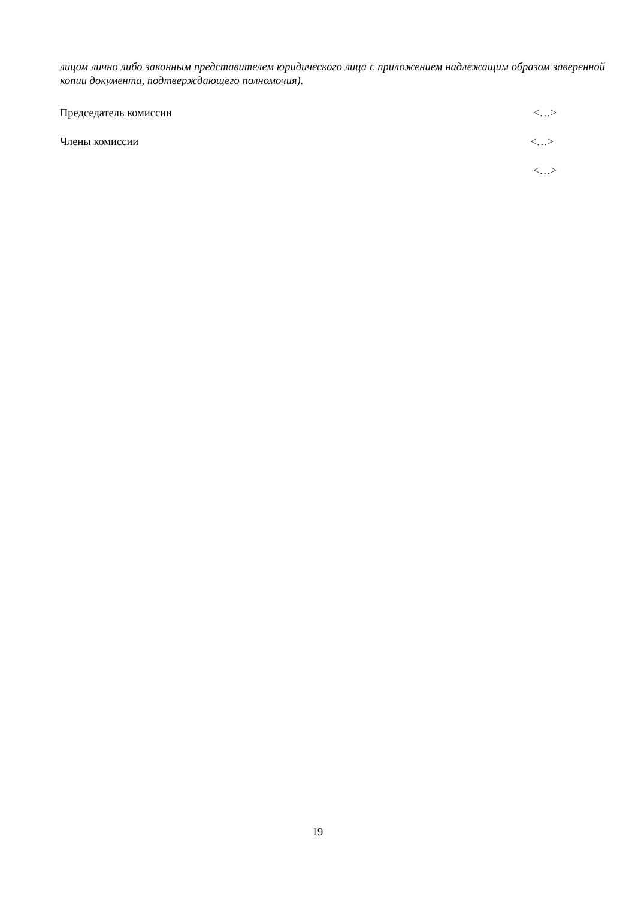лицом лично либо законным представителем юридического лица с приложением надлежащим образом заверенной копии документа, подтверждающего полномочия).
Председатель комиссии <…>
Члены комиссии <…>
<…>
19